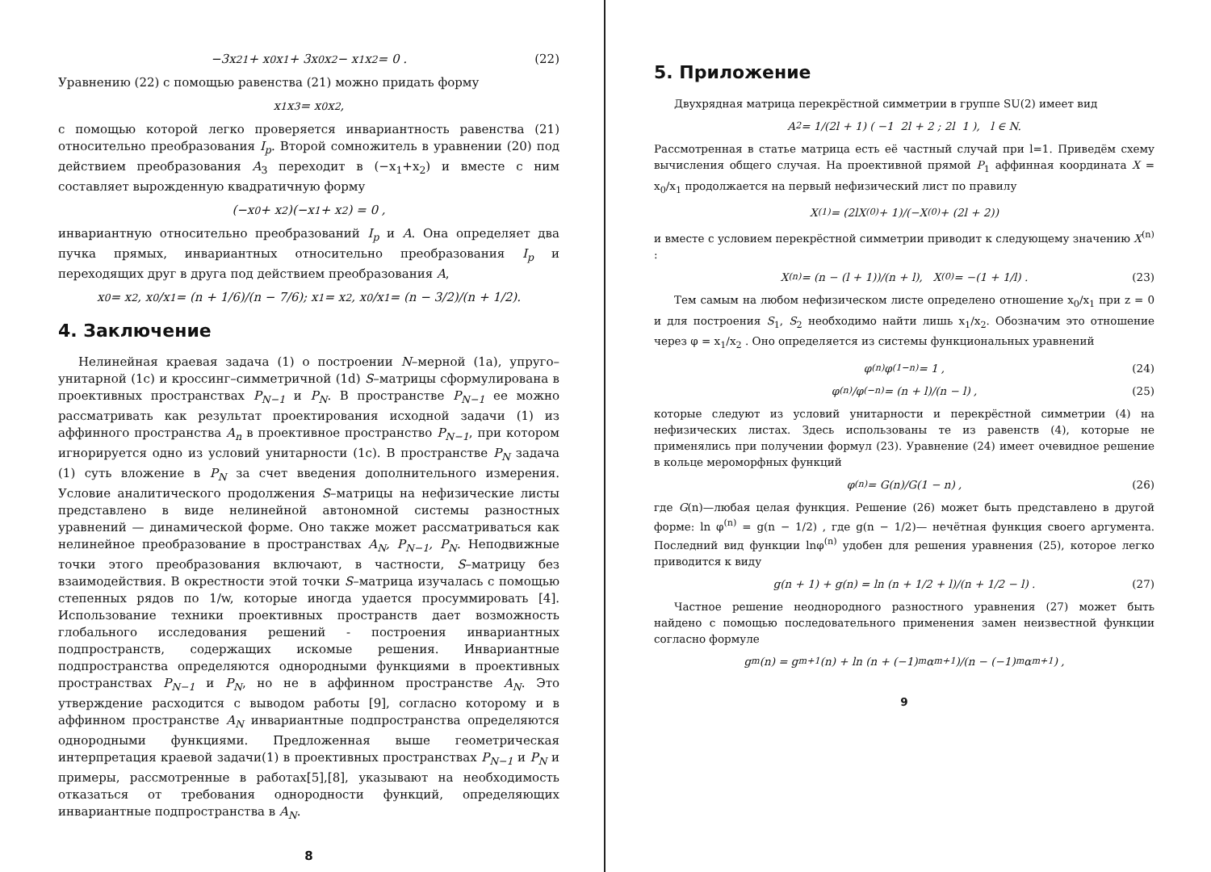−3x<sup>2</sup><sub>1</sub> + x<sub>0</sub>x<sub>1</sub> + 3x<sub>0</sub>x<sub>2</sub> − x<sub>1</sub>x<sub>2</sub> = 0 . (22)
Уравнению (22) с помощью равенства (21) можно придать форму
x<sub>1</sub>x<sub>3</sub> = x<sub>0</sub>x<sub>2</sub>,
с помощью которой легко проверяется инвариантность равенства (21) относительно преобразования I<sub>p</sub>. Второй сомножитель в уравнении (20) под действием преобразования A<sub>3</sub> переходит в (−x<sub>1</sub>+x<sub>2</sub>) и вместе с ним составляет вырожденную квадратичную форму
(−x<sub>0</sub> + x<sub>2</sub>)(−x<sub>1</sub> + x<sub>2</sub>) = 0 ,
инвариантную относительно преобразований I<sub>p</sub> и A. Она определяет два пучка прямых, инвариантных относительно преобразования I<sub>p</sub> и переходящих друг в друга под действием преобразования A,
x<sub>0</sub> = x<sub>2</sub>, x<sub>0</sub>/x<sub>1</sub> = (n + 1/6)/(n − 7/6); x<sub>1</sub> = x<sub>2</sub>, x<sub>0</sub>/x<sub>1</sub> = (n − 3/2)/(n + 1/2).
4. Заключение
Нелинейная краевая задача (1) о построении N–мерной (1a), упруго–унитарной (1c) и кроссинг–симметричной (1d) S–матрицы сформулирована в проективных пространствах P<sub>N−1</sub> и P<sub>N</sub>. В пространстве P<sub>N−1</sub> ее можно рассматривать как результат проектирования исходной задачи (1) из аффинного пространства A<sub>n</sub> в проективное пространство P<sub>N−1</sub>, при котором игнорируется одно из условий унитарности (1c). В пространстве P<sub>N</sub> задача (1) суть вложение в P<sub>N</sub> за счет введения дополнительного измерения. Условие аналитического продолжения S–матрицы на нефизические листы представлено в виде нелинейной автономной системы разностных уравнений — динамической форме. Оно также может рассматриваться как нелинейное преобразование в пространствах A<sub>N</sub>, P<sub>N−1</sub>, P<sub>N</sub>. Неподвижные точки этого преобразования включают, в частности, S–матрицу без взаимодействия. В окрестности этой точки S–матрица изучалась с помощью степенных рядов по 1/w, которые иногда удается просуммировать [4]. Использование техники проективных пространств дает возможность глобального исследования решений - построения инвариантных подпространств, содержащих искомые решения. Инвариантные подпространства определяются однородными функциями в проективных пространствах P<sub>N−1</sub> и P<sub>N</sub>, но не в аффинном пространстве A<sub>N</sub>. Это утверждение расходится с выводом работы [9], согласно которому и в аффинном пространстве A<sub>N</sub> инвариантные подпространства определяются однородными функциями. Предложенная выше геометрическая интерпретация краевой задачи(1) в проективных пространствах P<sub>N−1</sub> и P<sub>N</sub> и примеры, рассмотренные в работах[5],[8], указывают на необходимость отказаться от требования однородности функций, определяющих инвариантные подпространства в A<sub>N</sub>.
8
5. Приложение
Двухрядная матрица перекрёстной симметрии в группе SU(2) имеет вид
A<sub>2</sub> = 1/(2l + 1) ( −1 2l + 2 ; 2l 1 ), l ∈ N.
Рассмотренная в статье матрица есть её частный случай при l=1. Приведём схему вычисления общего случая. На проективной прямой P<sub>1</sub> аффинная координата X = x<sub>0</sub>/x<sub>1</sub> продолжается на первый нефизический лист по правилу
X<sup>(1)</sup> = (2lX<sup>(0)</sup> + 1)/(−X<sup>(0)</sup> + (2l + 2))
и вместе с условием перекрёстной симметрии приводит к следующему значению X<sup>(n)</sup> :
X<sup>(n)</sup> = (n − (l + 1))/(n + l), X<sup>(0)</sup> = −(1 + 1/l) . (23)
Тем самым на любом нефизическом листе определено отношение x<sub>0</sub>/x<sub>1</sub> при z = 0 и для построения S<sub>1</sub>, S<sub>2</sub> необходимо найти лишь x<sub>1</sub>/x<sub>2</sub>. Обозначим это отношение через φ = x<sub>1</sub>/x<sub>2</sub> . Оно определяется из системы функциональных уравнений
φ<sup>(n)</sup>φ<sup>(1−n)</sup> = 1 , (24)
φ<sup>(n)</sup>/φ<sup>(−n)</sup> = (n + l)/(n − l) , (25)
которые следуют из условий унитарности и перекрёстной симметрии (4) на нефизических листах. Здесь использованы те из равенств (4), которые не применялись при получении формул (23). Уравнение (24) имеет очевидное решение в кольце мероморфных функций
φ<sup>(n)</sup> = G(n)/G(1 − n) , (26)
где G(n)—любая целая функция. Решение (26) может быть представлено в другой форме: ln φ<sup>(n)</sup> = g(n − 1/2) , где g(n − 1/2)— нечётная функция своего аргумента. Последний вид функции lnφ<sup>(n)</sup> удобен для решения уравнения (25), которое легко приводится к виду
g(n + 1) + g(n) = ln (n + 1/2 + l)/(n + 1/2 − l) . (27)
Частное решение неоднородного разностного уравнения (27) может быть найдено с помощью последовательного применения замен неизвестной функции согласно формуле
g<sub>m</sub>(n) = g<sub>m+1</sub>(n) + ln (n + (−1)<sup>m</sup>α<sub>m+1</sub>)/(n − (−1)<sup>m</sup>α<sub>m+1</sub>) ,
9